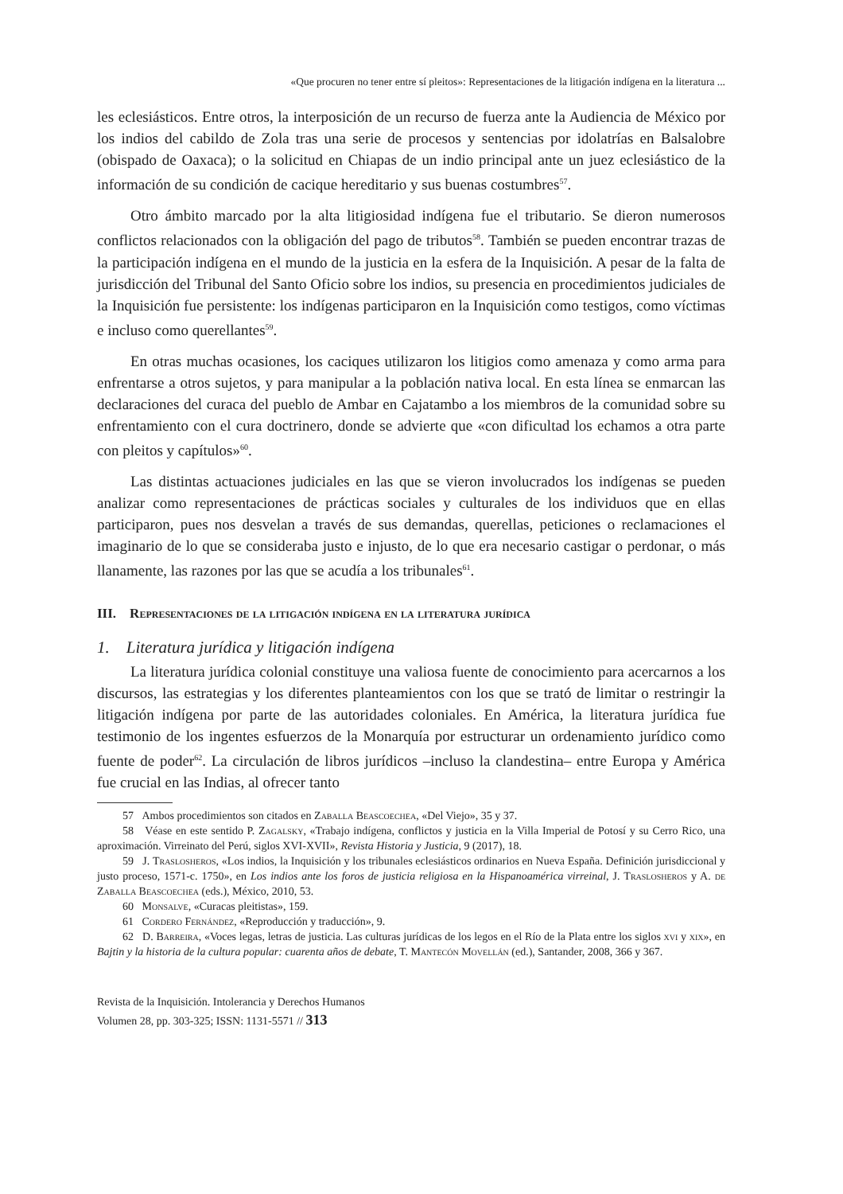«Que procuren no tener entre sí pleitos»: Representaciones de la litigación indígena en la literatura ...
les eclesiásticos. Entre otros, la interposición de un recurso de fuerza ante la Audiencia de México por los indios del cabildo de Zola tras una serie de procesos y sentencias por idolatrías en Balsalobre (obispado de Oaxaca); o la solicitud en Chiapas de un indio principal ante un juez eclesiástico de la información de su condición de cacique hereditario y sus buenas costumbres<sup>57</sup>.
Otro ámbito marcado por la alta litigiosidad indígena fue el tributario. Se dieron numerosos conflictos relacionados con la obligación del pago de tributos<sup>58</sup>. También se pueden encontrar trazas de la participación indígena en el mundo de la justicia en la esfera de la Inquisición. A pesar de la falta de jurisdicción del Tribunal del Santo Oficio sobre los indios, su presencia en procedimientos judiciales de la Inquisición fue persistente: los indígenas participaron en la Inquisición como testigos, como víctimas e incluso como querellantes<sup>59</sup>.
En otras muchas ocasiones, los caciques utilizaron los litigios como amenaza y como arma para enfrentarse a otros sujetos, y para manipular a la población nativa local. En esta línea se enmarcan las declaraciones del curaca del pueblo de Ambar en Cajatambo a los miembros de la comunidad sobre su enfrentamiento con el cura doctrinero, donde se advierte que «con dificultad los echamos a otra parte con pleitos y capítulos»<sup>60</sup>.
Las distintas actuaciones judiciales en las que se vieron involucrados los indígenas se pueden analizar como representaciones de prácticas sociales y culturales de los individuos que en ellas participaron, pues nos desvelan a través de sus demandas, querellas, peticiones o reclamaciones el imaginario de lo que se consideraba justo e injusto, de lo que era necesario castigar o perdonar, o más llanamente, las razones por las que se acudía a los tribunales<sup>61</sup>.
III. Representaciones de la litigación indígena en la literatura jurídica
1. Literatura jurídica y litigación indígena
La literatura jurídica colonial constituye una valiosa fuente de conocimiento para acercarnos a los discursos, las estrategias y los diferentes planteamientos con los que se trató de limitar o restringir la litigación indígena por parte de las autoridades coloniales. En América, la literatura jurídica fue testimonio de los ingentes esfuerzos de la Monarquía por estructurar un ordenamiento jurídico como fuente de poder<sup>62</sup>. La circulación de libros jurídicos –incluso la clandestina– entre Europa y América fue crucial en las Indias, al ofrecer tanto
57 Ambos procedimientos son citados en Zaballa Beascoechea, «Del Viejo», 35 y 37.
58 Véase en este sentido P. Zagalsky, «Trabajo indígena, conflictos y justicia en la Villa Imperial de Potosí y su Cerro Rico, una aproximación. Virreinato del Perú, siglos XVI-XVII», Revista Historia y Justicia, 9 (2017), 18.
59 J. Traslosheros, «Los indios, la Inquisición y los tribunales eclesiásticos ordinarios en Nueva España. Definición jurisdiccional y justo proceso, 1571-c. 1750», en Los indios ante los foros de justicia religiosa en la Hispanoamérica virreinal, J. Traslosheros y A. de Zaballa Beascoechea (eds.), México, 2010, 53.
60 Monsalve, «Curacas pleitistas», 159.
61 Cordero Fernández, «Reproducción y traducción», 9.
62 D. Barreira, «Voces legas, letras de justicia. Las culturas jurídicas de los legos en el Río de la Plata entre los siglos xvi y xix», en Bajtin y la historia de la cultura popular: cuarenta años de debate, T. Mantecón Movellán (ed.), Santander, 2008, 366 y 367.
Revista de la Inquisición. Intolerancia y Derechos Humanos
Volumen 28, pp. 303-325; ISSN: 1131-5571 // 313